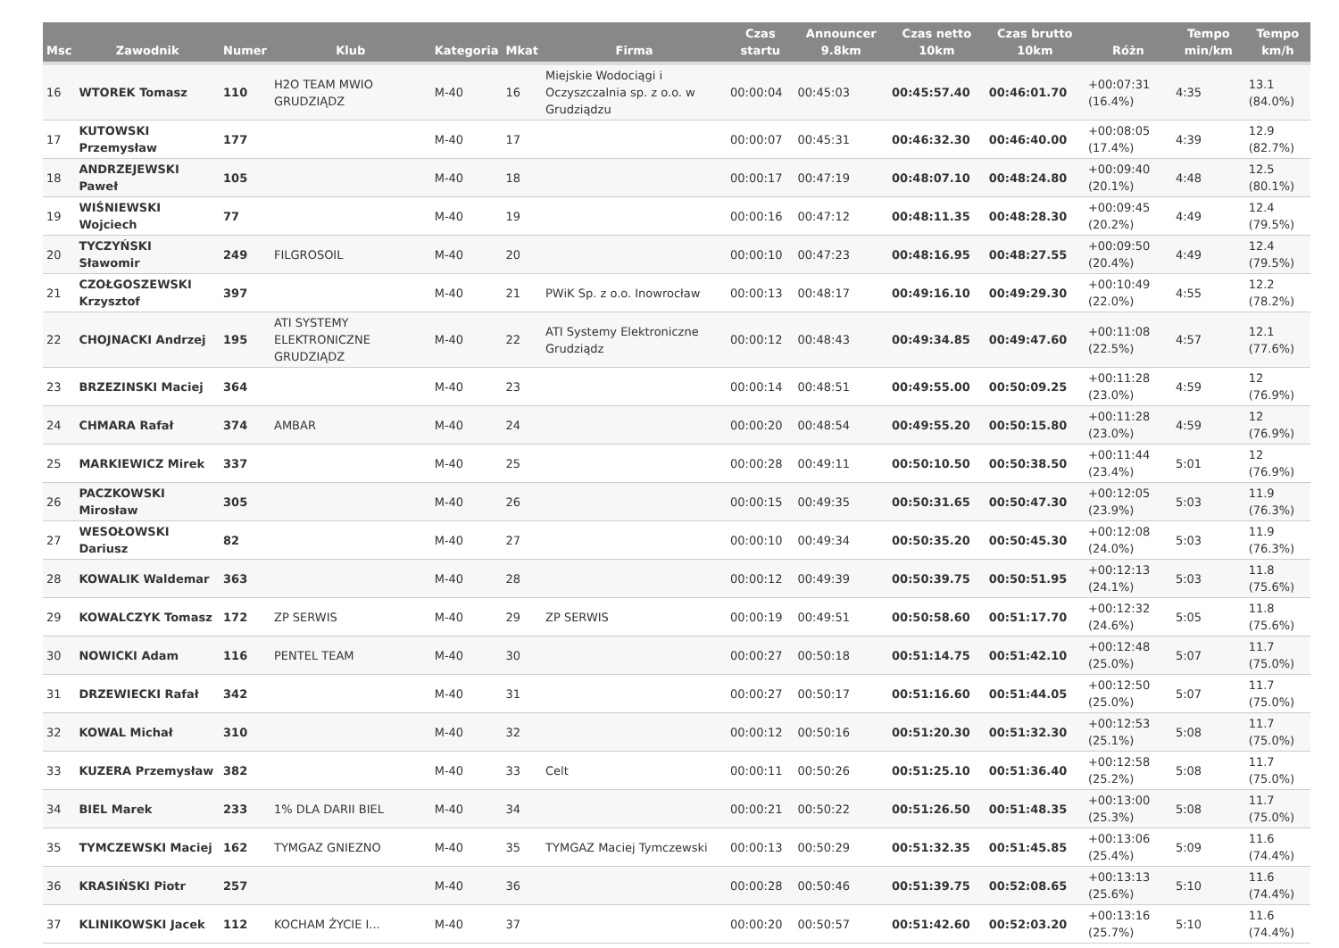| Msc | Zawodnik | Numer | Klub | Kategoria | Mkat | Firma | Czas startu | Announcer 9.8km | Czas netto 10km | Czas brutto 10km | Różn | Tempo min/km | Tempo km/h |
| --- | --- | --- | --- | --- | --- | --- | --- | --- | --- | --- | --- | --- | --- |
| 16 | WTOREK Tomasz | 110 | H2O TEAM MWIO GRUDZIĄDZ | M-40 | 16 | Miejskie Wodociągi i Oczyszczalnia sp. z o.o. w Grudziądzu | 00:00:04 | 00:45:03 | 00:45:57.40 | 00:46:01.70 | +00:07:31 (16.4%) | 4:35 | 13.1 (84.0%) |
| 17 | KUTOWSKI Przemysław | 177 | | M-40 | 17 | | 00:00:07 | 00:45:31 | 00:46:32.30 | 00:46:40.00 | +00:08:05 (17.4%) | 4:39 | 12.9 (82.7%) |
| 18 | ANDRZEJEWSKI Paweł | 105 | | M-40 | 18 | | 00:00:17 | 00:47:19 | 00:48:07.10 | 00:48:24.80 | +00:09:40 (20.1%) | 4:48 | 12.5 (80.1%) |
| 19 | WIŚNIEWSKI Wojciech | 77 | | M-40 | 19 | | 00:00:16 | 00:47:12 | 00:48:11.35 | 00:48:28.30 | +00:09:45 (20.2%) | 4:49 | 12.4 (79.5%) |
| 20 | TYCZYŃSKI Sławomir | 249 | FILGROSOIL | M-40 | 20 | | 00:00:10 | 00:47:23 | 00:48:16.95 | 00:48:27.55 | +00:09:50 (20.4%) | 4:49 | 12.4 (79.5%) |
| 21 | CZOŁGOSZEWSKI Krzysztof | 397 | | M-40 | 21 | PWiK Sp. z o.o. Inowrocław | 00:00:13 | 00:48:17 | 00:49:16.10 | 00:49:29.30 | +00:10:49 (22.0%) | 4:55 | 12.2 (78.2%) |
| 22 | CHOJNACKI Andrzej | 195 | ATI SYSTEMY ELEKTRONICZNE GRUDZIĄDZ | M-40 | 22 | ATI Systemy Elektroniczne Grudziądz | 00:00:12 | 00:48:43 | 00:49:34.85 | 00:49:47.60 | +00:11:08 (22.5%) | 4:57 | 12.1 (77.6%) |
| 23 | BRZEZINSKI Maciej | 364 | | M-40 | 23 | | 00:00:14 | 00:48:51 | 00:49:55.00 | 00:50:09.25 | +00:11:28 (23.0%) | 4:59 | 12 (76.9%) |
| 24 | CHMARA Rafał | 374 | AMBAR | M-40 | 24 | | 00:00:20 | 00:48:54 | 00:49:55.20 | 00:50:15.80 | +00:11:28 (23.0%) | 4:59 | 12 (76.9%) |
| 25 | MARKIEWICZ Mirek | 337 | | M-40 | 25 | | 00:00:28 | 00:49:11 | 00:50:10.50 | 00:50:38.50 | +00:11:44 (23.4%) | 5:01 | 12 (76.9%) |
| 26 | PACZKOWSKI Mirosław | 305 | | M-40 | 26 | | 00:00:15 | 00:49:35 | 00:50:31.65 | 00:50:47.30 | +00:12:05 (23.9%) | 5:03 | 11.9 (76.3%) |
| 27 | WESOŁOWSKI Dariusz | 82 | | M-40 | 27 | | 00:00:10 | 00:49:34 | 00:50:35.20 | 00:50:45.30 | +00:12:08 (24.0%) | 5:03 | 11.9 (76.3%) |
| 28 | KOWALIK Waldemar | 363 | | M-40 | 28 | | 00:00:12 | 00:49:39 | 00:50:39.75 | 00:50:51.95 | +00:12:13 (24.1%) | 5:03 | 11.8 (75.6%) |
| 29 | KOWALCZYK Tomasz | 172 | ZP SERWIS | M-40 | 29 | ZP SERWIS | 00:00:19 | 00:49:51 | 00:50:58.60 | 00:51:17.70 | +00:12:32 (24.6%) | 5:05 | 11.8 (75.6%) |
| 30 | NOWICKI Adam | 116 | PENTEL TEAM | M-40 | 30 | | 00:00:27 | 00:50:18 | 00:51:14.75 | 00:51:42.10 | +00:12:48 (25.0%) | 5:07 | 11.7 (75.0%) |
| 31 | DRZEWIECKI Rafał | 342 | | M-40 | 31 | | 00:00:27 | 00:50:17 | 00:51:16.60 | 00:51:44.05 | +00:12:50 (25.0%) | 5:07 | 11.7 (75.0%) |
| 32 | KOWAL Michał | 310 | | M-40 | 32 | | 00:00:12 | 00:50:16 | 00:51:20.30 | 00:51:32.30 | +00:12:53 (25.1%) | 5:08 | 11.7 (75.0%) |
| 33 | KUZERA Przemysław | 382 | | M-40 | 33 | Celt | 00:00:11 | 00:50:26 | 00:51:25.10 | 00:51:36.40 | +00:12:58 (25.2%) | 5:08 | 11.7 (75.0%) |
| 34 | BIEL Marek | 233 | 1% DLA DARII BIEL | M-40 | 34 | | 00:00:21 | 00:50:22 | 00:51:26.50 | 00:51:48.35 | +00:13:00 (25.3%) | 5:08 | 11.7 (75.0%) |
| 35 | TYMCZEWSKI Maciej | 162 | TYMGAZ GNIEZNO | M-40 | 35 | TYMGAZ Maciej Tymczewski | 00:00:13 | 00:50:29 | 00:51:32.35 | 00:51:45.85 | +00:13:06 (25.4%) | 5:09 | 11.6 (74.4%) |
| 36 | KRASIŃSKI Piotr | 257 | | M-40 | 36 | | 00:00:28 | 00:50:46 | 00:51:39.75 | 00:52:08.65 | +00:13:13 (25.6%) | 5:10 | 11.6 (74.4%) |
| 37 | KLINIKOWSKI Jacek | 112 | KOCHAM ŻYCIE I... | M-40 | 37 | | 00:00:20 | 00:50:57 | 00:51:42.60 | 00:52:03.20 | +00:13:16 (25.7%) | 5:10 | 11.6 (74.4%) |